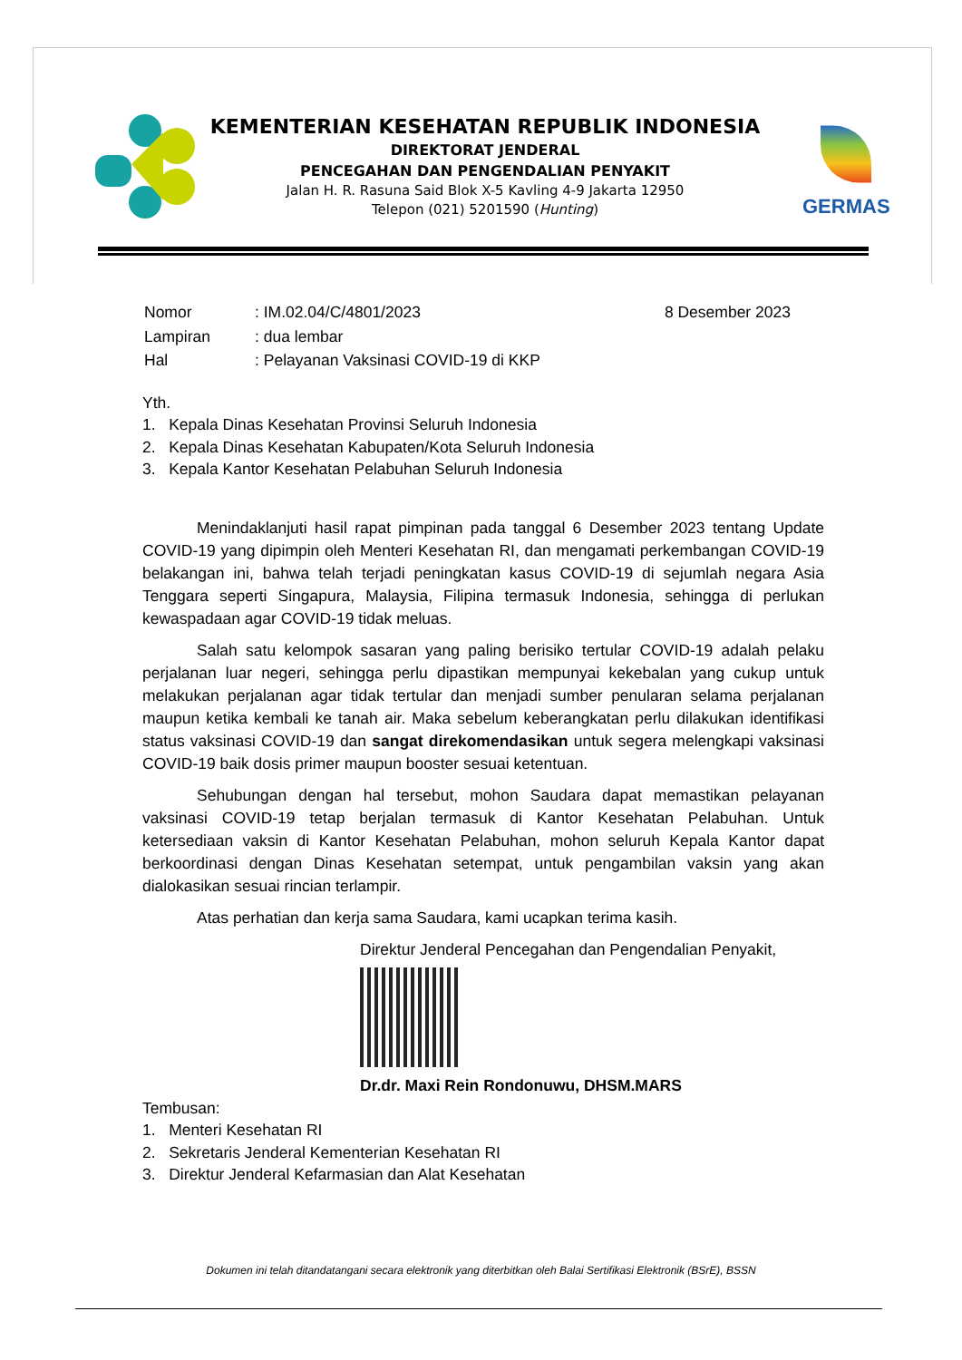KEMENTERIAN KESEHATAN REPUBLIK INDONESIA
DIREKTORAT JENDERAL
PENCEGAHAN DAN PENGENDALIAN PENYAKIT
Jalan H. R. Rasuna Said Blok X-5 Kavling 4-9 Jakarta 12950
Telepon (021) 5201590 (Hunting)
GERMAS
| Nomor | : IM.02.04/C/4801/2023 | 8 Desember 2023 |
| Lampiran | : dua lembar | |
| Hal | : Pelayanan Vaksinasi COVID-19 di KKP | |
Yth.
1. Kepala Dinas Kesehatan Provinsi Seluruh Indonesia
2. Kepala Dinas Kesehatan Kabupaten/Kota Seluruh Indonesia
3. Kepala Kantor Kesehatan Pelabuhan Seluruh Indonesia
Menindaklanjuti hasil rapat pimpinan pada tanggal 6 Desember 2023 tentang Update COVID-19 yang dipimpin oleh Menteri Kesehatan RI, dan mengamati perkembangan COVID-19 belakangan ini, bahwa telah terjadi peningkatan kasus COVID-19 di sejumlah negara Asia Tenggara seperti Singapura, Malaysia, Filipina termasuk Indonesia, sehingga di perlukan kewaspadaan agar COVID-19 tidak meluas.
Salah satu kelompok sasaran yang paling berisiko tertular COVID-19 adalah pelaku perjalanan luar negeri, sehingga perlu dipastikan mempunyai kekebalan yang cukup untuk melakukan perjalanan agar tidak tertular dan menjadi sumber penularan selama perjalanan maupun ketika kembali ke tanah air. Maka sebelum keberangkatan perlu dilakukan identifikasi status vaksinasi COVID-19 dan sangat direkomendasikan untuk segera melengkapi vaksinasi COVID-19 baik dosis primer maupun booster sesuai ketentuan.
Sehubungan dengan hal tersebut, mohon Saudara dapat memastikan pelayanan vaksinasi COVID-19 tetap berjalan termasuk di Kantor Kesehatan Pelabuhan. Untuk ketersediaan vaksin di Kantor Kesehatan Pelabuhan, mohon seluruh Kepala Kantor dapat berkoordinasi dengan Dinas Kesehatan setempat, untuk pengambilan vaksin yang akan dialokasikan sesuai rincian terlampir.
Atas perhatian dan kerja sama Saudara, kami ucapkan terima kasih.
Direktur Jenderal Pencegahan dan Pengendalian Penyakit,
Dr.dr. Maxi Rein Rondonuwu, DHSM.MARS
Tembusan:
1. Menteri Kesehatan RI
2. Sekretaris Jenderal Kementerian Kesehatan RI
3. Direktur Jenderal Kefarmasian dan Alat Kesehatan
Dokumen ini telah ditandatangani secara elektronik yang diterbitkan oleh Balai Sertifikasi Elektronik (BSrE), BSSN